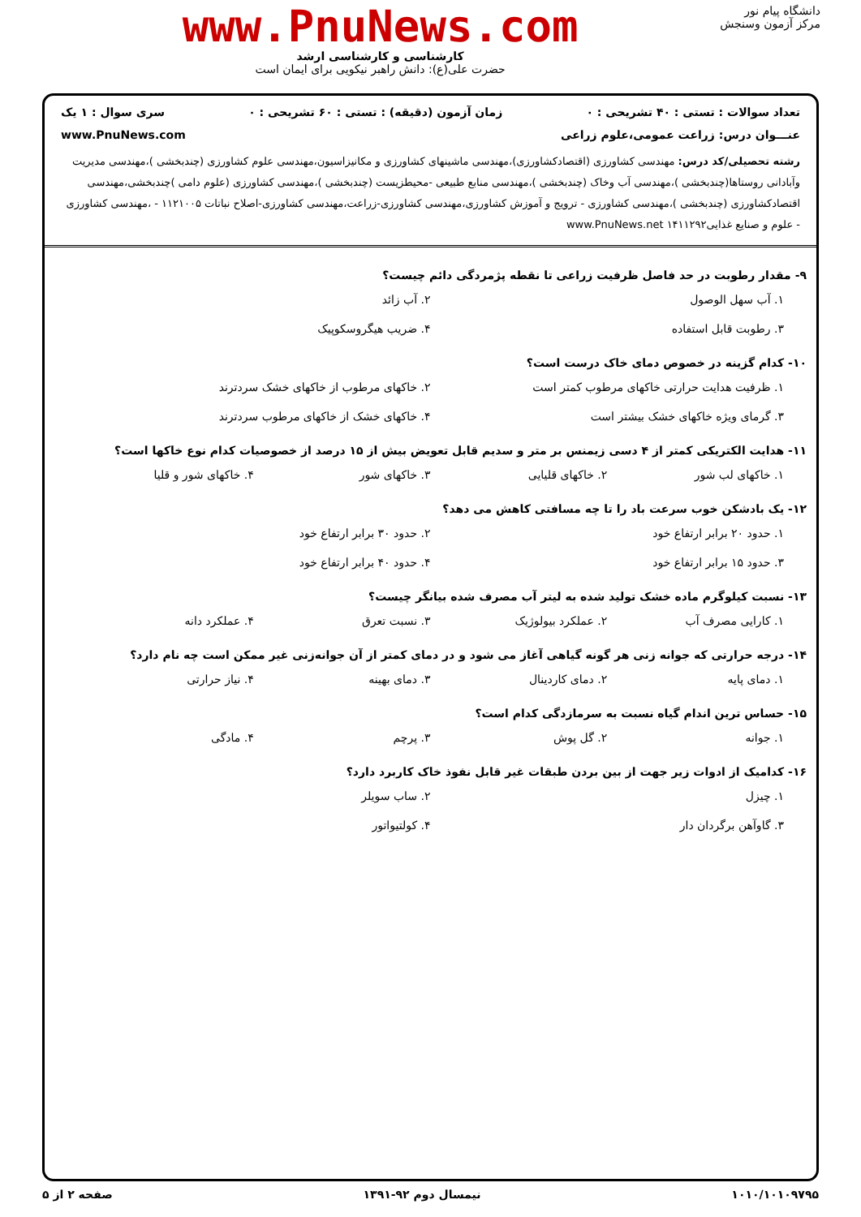دانشگاه پیام نور
مرکز آزمون وسنجش
www.PnuNews.com
کارشناسی و کارشناسی ارشد
حضرت علی(ع): دانش راهبر نیکویی برای ایمان است
تعداد سوالات : تستی : ۴۰ تشریحی : ۰ زمان آزمون (دقیقه) : تستی : ۶۰ تشریحی : ۰ سری سوال : ۱ یک
عنـــوان درس: زراعت عمومی،علوم زراعی www.PnuNews.com
رشته تحصیلی/کد درس: مهندسی کشاورزی (اقتصادکشاورزی)،مهندسی ماشینهای کشاورزی و مکانیزاسیون،مهندسی علوم کشاورزی (چندبخشی )،مهندسی مدیریت وآبادانی روستاها(چندبخشی )،مهندسی آب وخاک (چندبخشی )،مهندسی منابع طبیعی -محیطزیست (چندبخشی )،مهندسی کشاورزی (علوم دامی )چندبخشی،مهندسی اقتصادکشاورزی (چندبخشی )،مهندسی کشاورزی - ترویج و آموزش کشاورزی،مهندسی کشاورزی-زراعت،مهندسی کشاورزی-اصلاح نباتات ۱۱۲۱۰۰۵ - ،مهندسی کشاورزی - علوم و صنایع غذایی۱۴۱۱۲۹۲ www.PnuNews.net
۹- مقدار رطوبت در حد فاصل ظرفیت زراعی تا نقطه پژمردگی دائم چیست؟
۱. آب سهل الوصول ۲. آب زائد ۳. رطوبت قابل استفاده ۴. ضریب هیگروسکوپیک
۱۰- کدام گزینه در خصوص دمای خاک درست است؟
۱. ظرفیت هدایت حرارتی خاکهای مرطوب کمتر است ۲. خاکهای مرطوب از خاکهای خشک سردترند ۳. گرمای ویژه خاکهای خشک بیشتر است ۴. خاکهای خشک از خاکهای مرطوب سردترند
۱۱- هدایت الکتریکی کمتر از ۴ دسی زیمنس بر متر و سدیم قابل تعویض بیش از ۱۵ درصد از خصوصیات کدام نوع خاکها است؟
۱. خاکهای لب شور ۲. خاکهای قلیایی ۳. خاکهای شور ۴. خاکهای شور و قلیا
۱۲- یک بادشکن خوب سرعت باد را تا چه مسافتی کاهش می دهد؟
۱. حدود ۲۰ برابر ارتفاع خود ۲. حدود ۳۰ برابر ارتفاع خود ۳. حدود ۱۵ برابر ارتفاع خود ۴. حدود ۴۰ برابر ارتفاع خود
۱۳- نسبت کیلوگرم ماده خشک تولید شده به لیتر آب مصرف شده بیانگر چیست؟
۱. کارایی مصرف آب ۲. عملکرد بیولوژیک ۳. نسبت تعرق ۴. عملکرد دانه
۱۴- درجه حرارتی که جوانه زنی هر گونه گیاهی آغاز می شود و در دمای کمتر از آن جوانه‌زنی غیر ممکن است چه نام دارد؟
۱. دمای پایه ۲. دمای کاردینال ۳. دمای بهینه ۴. نیاز حرارتی
۱۵- حساس ترین اندام گیاه نسبت به سرمازدگی کدام است؟
۱. جوانه ۲. گل پوش ۳. پرچم ۴. مادگی
۱۶- کدامیک از ادوات زیر جهت از بین بردن طبقات غیر قابل نفوذ خاک کاربرد دارد؟
۱. چیزل ۲. ساب سویلر ۳. گاوآهن برگردان دار ۴. کولتیواتور
۱۰۱۰/۱۰۱۰۹۷۹۵ نیمسال دوم ۹۲-۱۳۹۱ صفحه ۲ از ۵